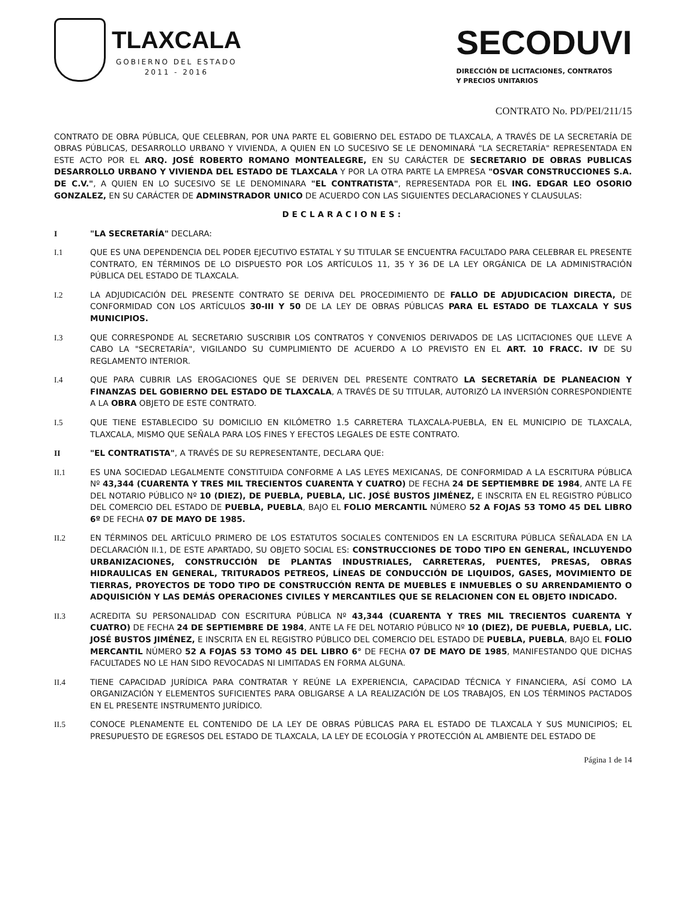TLAXCALA
GOBIERNO DEL ESTADO
2011 - 2016
SECODUVI
DIRECCIÓN DE LICITACIONES, CONTRATOS
Y PRECIOS UNITARIOS
CONTRATO No. PD/PEI/211/15
CONTRATO DE OBRA PÚBLICA, QUE CELEBRAN, POR UNA PARTE EL GOBIERNO DEL ESTADO DE TLAXCALA, A TRAVÉS DE LA SECRETARÍA DE OBRAS PÚBLICAS, DESARROLLO URBANO Y VIVIENDA, A QUIEN EN LO SUCESIVO SE LE DENOMINARÁ "LA SECRETARÍA" REPRESENTADA EN ESTE ACTO POR EL ARQ. JOSÉ ROBERTO ROMANO MONTEALEGRE, EN SU CARÁCTER DE SECRETARIO DE OBRAS PUBLICAS DESARROLLO URBANO Y VIVIENDA DEL ESTADO DE TLAXCALA Y POR LA OTRA PARTE LA EMPRESA "OSVAR CONSTRUCCIONES S.A. DE C.V.", A QUIEN EN LO SUCESIVO SE LE DENOMINARA "EL CONTRATISTA", REPRESENTADA POR EL ING. EDGAR LEO OSORIO GONZALEZ, EN SU CARÁCTER DE ADMINSTRADOR UNICO DE ACUERDO CON LAS SIGUIENTES DECLARACIONES Y CLAUSULAS:
DECLARACIONES:
I "LA SECRETARÍA" DECLARA:
I.1 QUE ES UNA DEPENDENCIA DEL PODER EJECUTIVO ESTATAL Y SU TITULAR SE ENCUENTRA FACULTADO PARA CELEBRAR EL PRESENTE CONTRATO, EN TÉRMINOS DE LO DISPUESTO POR LOS ARTÍCULOS 11, 35 Y 36 DE LA LEY ORGÁNICA DE LA ADMINISTRACIÓN PÚBLICA DEL ESTADO DE TLAXCALA.
I.2 LA ADJUDICACIÓN DEL PRESENTE CONTRATO SE DERIVA DEL PROCEDIMIENTO DE FALLO DE ADJUDICACION DIRECTA, DE CONFORMIDAD CON LOS ARTÍCULOS 30-III Y 50 DE LA LEY DE OBRAS PÚBLICAS PARA EL ESTADO DE TLAXCALA Y SUS MUNICIPIOS.
I.3 QUE CORRESPONDE AL SECRETARIO SUSCRIBIR LOS CONTRATOS Y CONVENIOS DERIVADOS DE LAS LICITACIONES QUE LLEVE A CABO LA "SECRETARÍA", VIGILANDO SU CUMPLIMIENTO DE ACUERDO A LO PREVISTO EN EL ART. 10 FRACC. IV DE SU REGLAMENTO INTERIOR.
I.4 QUE PARA CUBRIR LAS EROGACIONES QUE SE DERIVEN DEL PRESENTE CONTRATO LA SECRETARÍA DE PLANEACION Y FINANZAS DEL GOBIERNO DEL ESTADO DE TLAXCALA, A TRAVÉS DE SU TITULAR, AUTORIZÓ LA INVERSIÓN CORRESPONDIENTE A LA OBRA OBJETO DE ESTE CONTRATO.
I.5 QUE TIENE ESTABLECIDO SU DOMICILIO EN KILÓMETRO 1.5 CARRETERA TLAXCALA-PUEBLA, EN EL MUNICIPIO DE TLAXCALA, TLAXCALA, MISMO QUE SEÑALA PARA LOS FINES Y EFECTOS LEGALES DE ESTE CONTRATO.
II "EL CONTRATISTA", A TRAVÉS DE SU REPRESENTANTE, DECLARA QUE:
II.1 ES UNA SOCIEDAD LEGALMENTE CONSTITUIDA CONFORME A LAS LEYES MEXICANAS, DE CONFORMIDAD A LA ESCRITURA PÚBLICA Nº 43,344 (CUARENTA Y TRES MIL TRECIENTOS CUARENTA Y CUATRO) DE FECHA 24 DE SEPTIEMBRE DE 1984, ANTE LA FE DEL NOTARIO PÚBLICO Nº 10 (DIEZ), DE PUEBLA, PUEBLA, LIC. JOSÉ BUSTOS JIMÉNEZ, E INSCRITA EN EL REGISTRO PÚBLICO DEL COMERCIO DEL ESTADO DE PUEBLA, PUEBLA, BAJO EL FOLIO MERCANTIL NÚMERO 52 A FOJAS 53 TOMO 45 DEL LIBRO 6º DE FECHA 07 DE MAYO DE 1985.
II.2 EN TÉRMINOS DEL ARTÍCULO PRIMERO DE LOS ESTATUTOS SOCIALES CONTENIDOS EN LA ESCRITURA PÚBLICA SEÑALADA EN LA DECLARACIÓN II.1, DE ESTE APARTADO, SU OBJETO SOCIAL ES: CONSTRUCCIONES DE TODO TIPO EN GENERAL, INCLUYENDO URBANIZACIONES, CONSTRUCCIÓN DE PLANTAS INDUSTRIALES, CARRETERAS, PUENTES, PRESAS, OBRAS HIDRAULICAS EN GENERAL, TRITURADOS PETREOS, LÍNEAS DE CONDUCCIÓN DE LIQUIDOS, GASES, MOVIMIENTO DE TIERRAS, PROYECTOS DE TODO TIPO DE CONSTRUCCIÓN RENTA DE MUEBLES E INMUEBLES O SU ARRENDAMIENTO O ADQUISICIÓN Y LAS DEMÁS OPERACIONES CIVILES Y MERCANTILES QUE SE RELACIONEN CON EL OBJETO INDICADO.
II.3 ACREDITA SU PERSONALIDAD CON ESCRITURA PÚBLICA Nº 43,344 (CUARENTA Y TRES MIL TRECIENTOS CUARENTA Y CUATRO) DE FECHA 24 DE SEPTIEMBRE DE 1984, ANTE LA FE DEL NOTARIO PÚBLICO Nº 10 (DIEZ), DE PUEBLA, PUEBLA, LIC. JOSÉ BUSTOS JIMÉNEZ, E INSCRITA EN EL REGISTRO PÚBLICO DEL COMERCIO DEL ESTADO DE PUEBLA, PUEBLA, BAJO EL FOLIO MERCANTIL NÚMERO 52 A FOJAS 53 TOMO 45 DEL LIBRO 6° DE FECHA 07 DE MAYO DE 1985, MANIFESTANDO QUE DICHAS FACULTADES NO LE HAN SIDO REVOCADAS NI LIMITADAS EN FORMA ALGUNA.
II.4 TIENE CAPACIDAD JURÍDICA PARA CONTRATAR Y REÚNE LA EXPERIENCIA, CAPACIDAD TÉCNICA Y FINANCIERA, ASÍ COMO LA ORGANIZACIÓN Y ELEMENTOS SUFICIENTES PARA OBLIGARSE A LA REALIZACIÓN DE LOS TRABAJOS, EN LOS TÉRMINOS PACTADOS EN EL PRESENTE INSTRUMENTO JURÍDICO.
II.5 CONOCE PLENAMENTE EL CONTENIDO DE LA LEY DE OBRAS PÚBLICAS PARA EL ESTADO DE TLAXCALA Y SUS MUNICIPIOS; EL PRESUPUESTO DE EGRESOS DEL ESTADO DE TLAXCALA, LA LEY DE ECOLOGÍA Y PROTECCIÓN AL AMBIENTE DEL ESTADO DE
Página 1 de 14